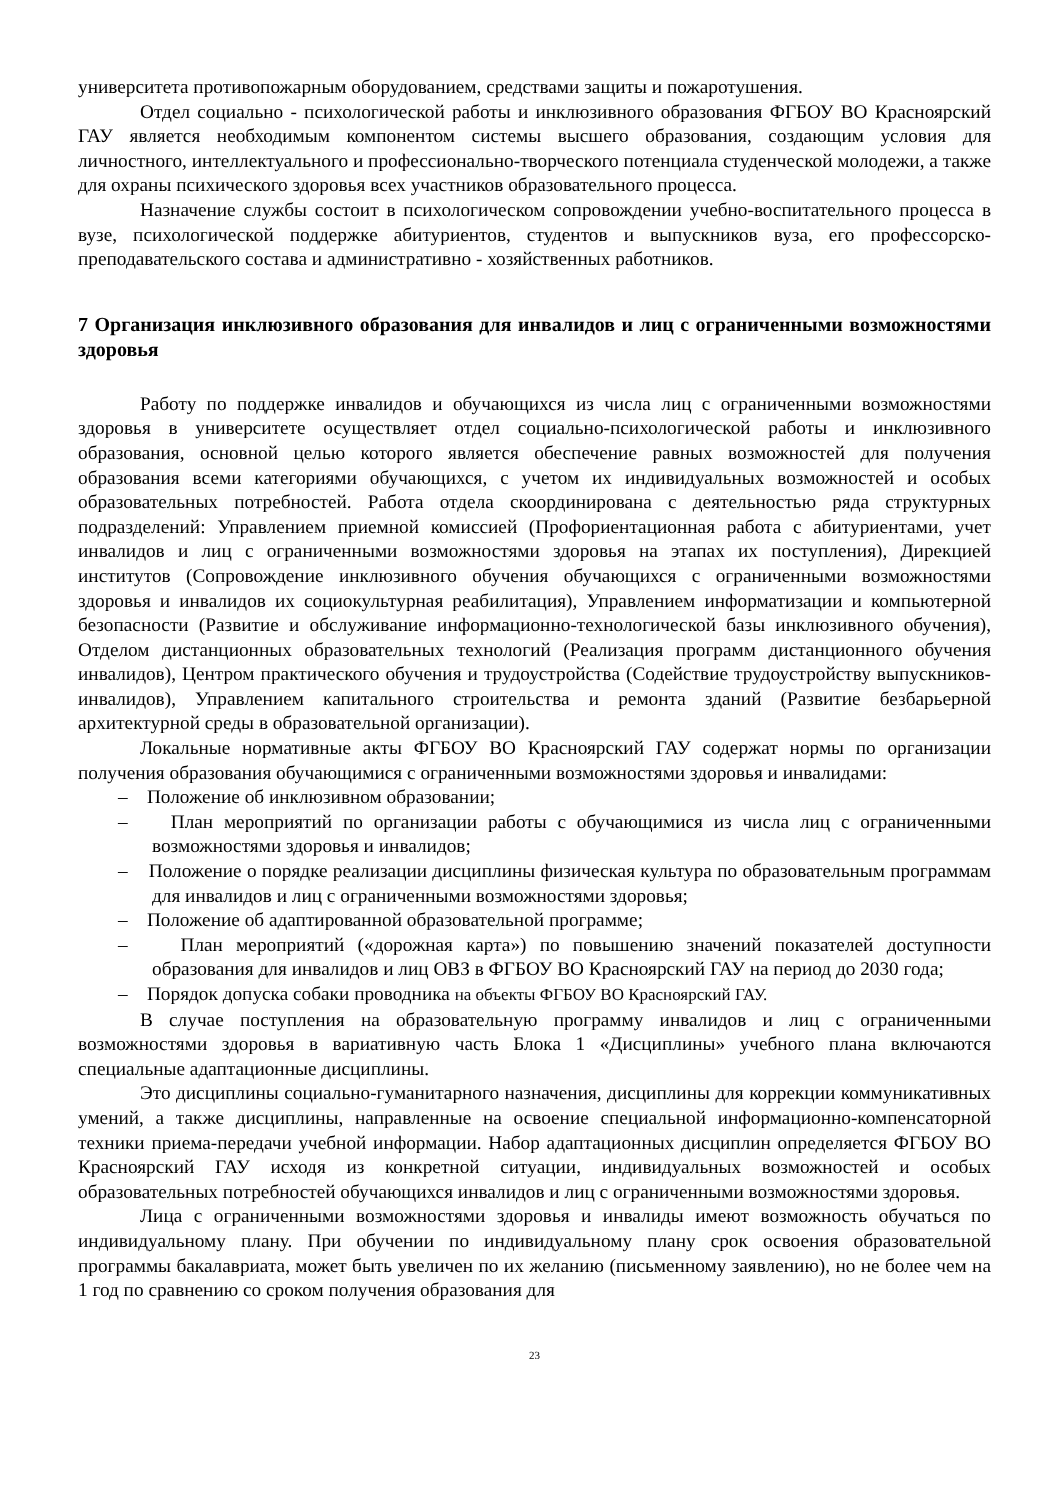университета противопожарным оборудованием, средствами защиты и пожаротушения.
Отдел социально - психологической работы и инклюзивного образования ФГБОУ ВО Красноярский ГАУ является необходимым компонентом системы высшего образования, создающим условия для личностного, интеллектуального и профессионально-творческого потенциала студенческой молодежи, а также для охраны психического здоровья всех участников образовательного процесса.
Назначение службы состоит в психологическом сопровождении учебно-воспитательного процесса в вузе, психологической поддержке абитуриентов, студентов и выпускников вуза, его профессорско-преподавательского состава и административно - хозяйственных работников.
7 Организация инклюзивного образования для инвалидов и лиц с ограниченными возможностями здоровья
Работу по поддержке инвалидов и обучающихся из числа лиц с ограниченными возможностями здоровья в университете осуществляет отдел социально-психологической работы и инклюзивного образования, основной целью которого является обеспечение равных возможностей для получения образования всеми категориями обучающихся, с учетом их индивидуальных возможностей и особых образовательных потребностей. Работа отдела скоординирована с деятельностью ряда структурных подразделений: Управлением приемной комиссией (Профориентационная работа с абитуриентами, учет инвалидов и лиц с ограниченными возможностями здоровья на этапах их поступления), Дирекцией институтов (Сопровождение инклюзивного обучения обучающихся с ограниченными возможностями здоровья и инвалидов их социокультурная реабилитация), Управлением информатизации и компьютерной безопасности (Развитие и обслуживание информационно-технологической базы инклюзивного обучения), Отделом дистанционных образовательных технологий (Реализация программ дистанционного обучения инвалидов), Центром практического обучения и трудоустройства (Содействие трудоустройству выпускников-инвалидов), Управлением капитального строительства и ремонта зданий (Развитие безбарьерной архитектурной среды в образовательной организации).
Локальные нормативные акты ФГБОУ ВО Красноярский ГАУ содержат нормы по организации получения образования обучающимися с ограниченными возможностями здоровья и инвалидами:
– Положение об инклюзивном образовании;
– План мероприятий по организации работы с обучающимися из числа лиц с ограниченными возможностями здоровья и инвалидов;
– Положение о порядке реализации дисциплины физическая культура по образовательным программам для инвалидов и лиц с ограниченными возможностями здоровья;
– Положение об адаптированной образовательной программе;
– План мероприятий («дорожная карта») по повышению значений показателей доступности образования для инвалидов и лиц ОВЗ в ФГБОУ ВО Красноярский ГАУ на период до 2030 года;
– Порядок допуска собаки проводника на объекты ФГБОУ ВО Красноярский ГАУ.
В случае поступления на образовательную программу инвалидов и лиц с ограниченными возможностями здоровья в вариативную часть Блока 1 «Дисциплины» учебного плана включаются специальные адаптационные дисциплины.
Это дисциплины социально-гуманитарного назначения, дисциплины для коррекции коммуникативных умений, а также дисциплины, направленные на освоение специальной информационно-компенсаторной техники приема-передачи учебной информации. Набор адаптационных дисциплин определяется ФГБОУ ВО Красноярский ГАУ исходя из конкретной ситуации, индивидуальных возможностей и особых образовательных потребностей обучающихся инвалидов и лиц с ограниченными возможностями здоровья.
Лица с ограниченными возможностями здоровья и инвалиды имеют возможность обучаться по индивидуальному плану. При обучении по индивидуальному плану срок освоения образовательной программы бакалавриата, может быть увеличен по их желанию (письменному заявлению), но не более чем на 1 год по сравнению со сроком получения образования для
23